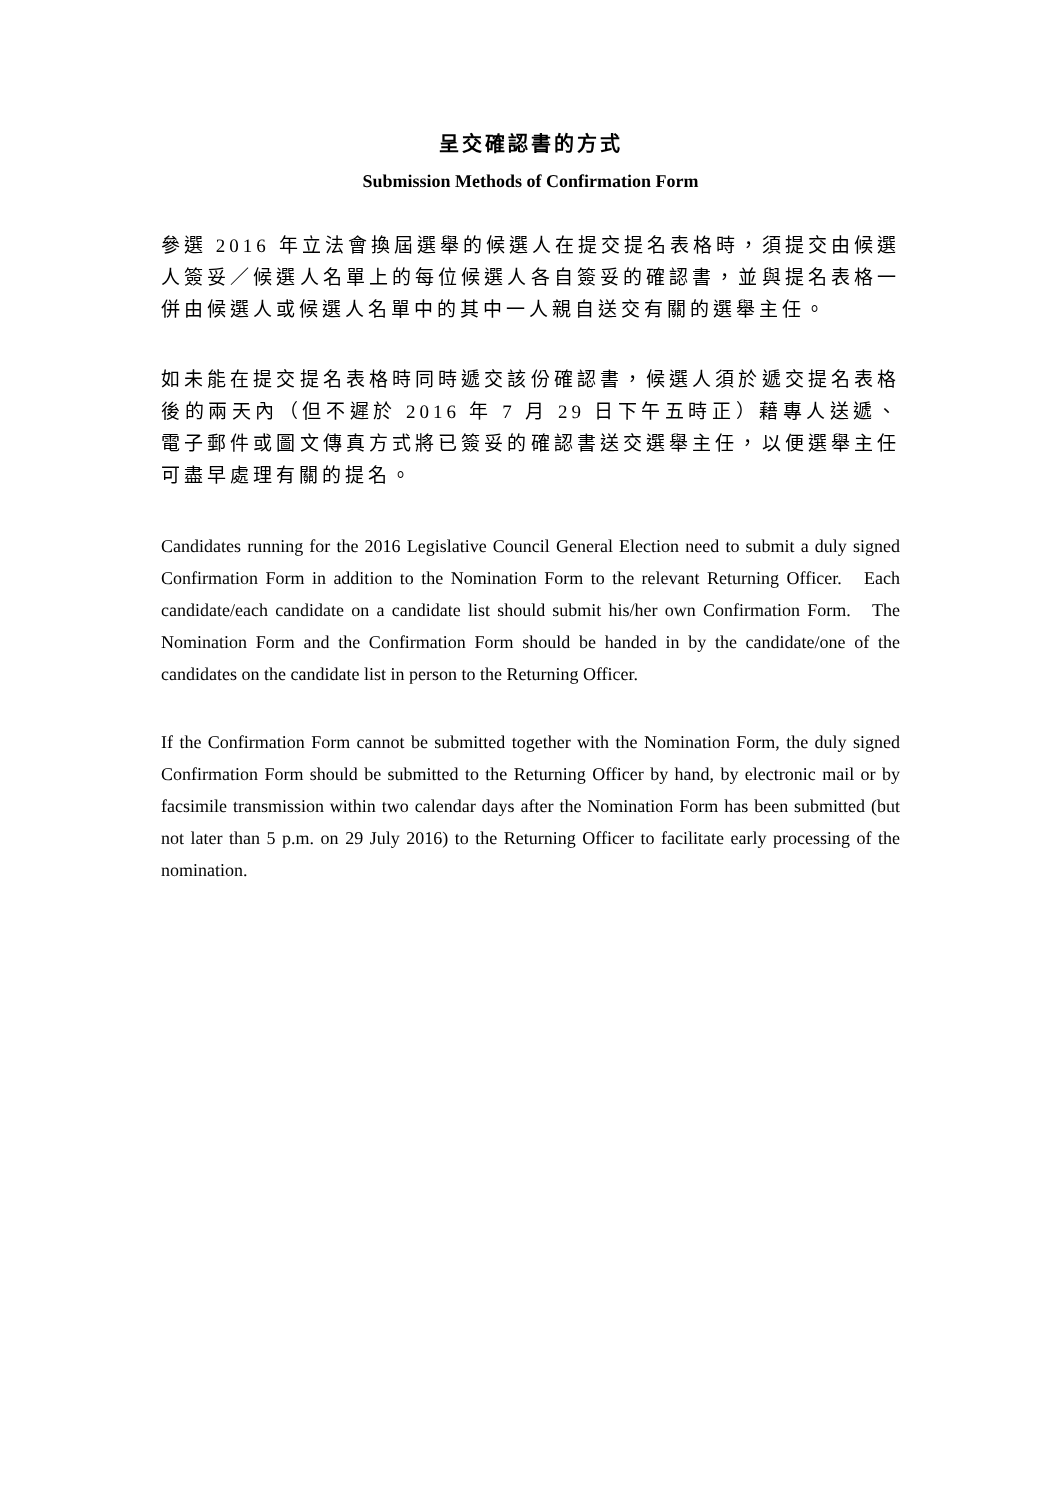呈交確認書的方式
Submission Methods of Confirmation Form
參選 2016 年立法會換屆選舉的候選人在提交提名表格時，須提交由候選人簽妥／候選人名單上的每位候選人各自簽妥的確認書，並與提名表格一併由候選人或候選人名單中的其中一人親自送交有關的選舉主任。
如未能在提交提名表格時同時遞交該份確認書，候選人須於遞交提名表格後的兩天內（但不遲於 2016 年 7 月 29 日下午五時正）藉專人送遞、電子郵件或圖文傳真方式將已簽妥的確認書送交選舉主任，以便選舉主任可盡早處理有關的提名。
Candidates running for the 2016 Legislative Council General Election need to submit a duly signed Confirmation Form in addition to the Nomination Form to the relevant Returning Officer. Each candidate/each candidate on a candidate list should submit his/her own Confirmation Form. The Nomination Form and the Confirmation Form should be handed in by the candidate/one of the candidates on the candidate list in person to the Returning Officer.
If the Confirmation Form cannot be submitted together with the Nomination Form, the duly signed Confirmation Form should be submitted to the Returning Officer by hand, by electronic mail or by facsimile transmission within two calendar days after the Nomination Form has been submitted (but not later than 5 p.m. on 29 July 2016) to the Returning Officer to facilitate early processing of the nomination.